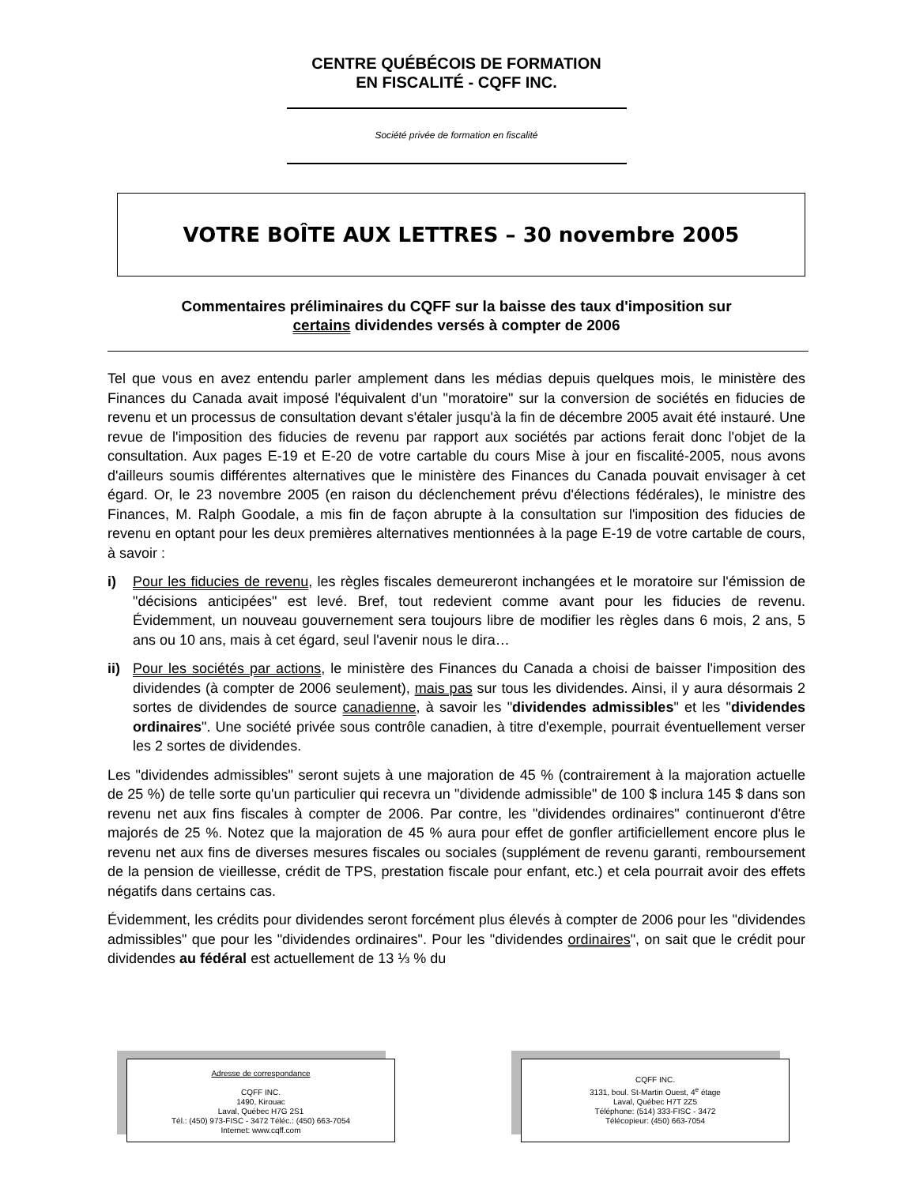CENTRE QUÉBÉCOIS DE FORMATION
EN FISCALITÉ - CQFF INC.
Société privée de formation en fiscalité
VOTRE BOÎTE AUX LETTRES – 30 novembre 2005
Commentaires préliminaires du CQFF sur la baisse des taux d'imposition sur
certains dividendes versés à compter de 2006
Tel que vous en avez entendu parler amplement dans les médias depuis quelques mois, le ministère des Finances du Canada avait imposé l'équivalent d'un "moratoire" sur la conversion de sociétés en fiducies de revenu et un processus de consultation devant s'étaler jusqu'à la fin de décembre 2005 avait été instauré. Une revue de l'imposition des fiducies de revenu par rapport aux sociétés par actions ferait donc l'objet de la consultation. Aux pages E-19 et E-20 de votre cartable du cours Mise à jour en fiscalité-2005, nous avons d'ailleurs soumis différentes alternatives que le ministère des Finances du Canada pouvait envisager à cet égard. Or, le 23 novembre 2005 (en raison du déclenchement prévu d'élections fédérales), le ministre des Finances, M. Ralph Goodale, a mis fin de façon abrupte à la consultation sur l'imposition des fiducies de revenu en optant pour les deux premières alternatives mentionnées à la page E-19 de votre cartable de cours, à savoir :
i) Pour les fiducies de revenu, les règles fiscales demeureront inchangées et le moratoire sur l'émission de "décisions anticipées" est levé. Bref, tout redevient comme avant pour les fiducies de revenu. Évidemment, un nouveau gouvernement sera toujours libre de modifier les règles dans 6 mois, 2 ans, 5 ans ou 10 ans, mais à cet égard, seul l'avenir nous le dira…
ii) Pour les sociétés par actions, le ministère des Finances du Canada a choisi de baisser l'imposition des dividendes (à compter de 2006 seulement), mais pas sur tous les dividendes. Ainsi, il y aura désormais 2 sortes de dividendes de source canadienne, à savoir les "dividendes admissibles" et les "dividendes ordinaires". Une société privée sous contrôle canadien, à titre d'exemple, pourrait éventuellement verser les 2 sortes de dividendes.
Les "dividendes admissibles" seront sujets à une majoration de 45 % (contrairement à la majoration actuelle de 25 %) de telle sorte qu'un particulier qui recevra un "dividende admissible" de 100 $ inclura 145 $ dans son revenu net aux fins fiscales à compter de 2006. Par contre, les "dividendes ordinaires" continueront d'être majorés de 25 %. Notez que la majoration de 45 % aura pour effet de gonfler artificiellement encore plus le revenu net aux fins de diverses mesures fiscales ou sociales (supplément de revenu garanti, remboursement de la pension de vieillesse, crédit de TPS, prestation fiscale pour enfant, etc.) et cela pourrait avoir des effets négatifs dans certains cas.
Évidemment, les crédits pour dividendes seront forcément plus élevés à compter de 2006 pour les "dividendes admissibles" que pour les "dividendes ordinaires". Pour les "dividendes ordinaires", on sait que le crédit pour dividendes au fédéral est actuellement de 13 ⅓ % du
Adresse de correspondance
CQFF INC.
1490, Kirouac
Laval, Québec H7G 2S1
Tél.: (450) 973-FISC - 3472 Téléc.: (450) 663-7054
Internet: www.cqff.com
CQFF INC.
3131, boul. St-Martin Ouest, 4<sup>e</sup> étage
Laval, Québec H7T 2Z5
Téléphone: (514) 333-FISC - 3472
Télécopieur: (450) 663-7054